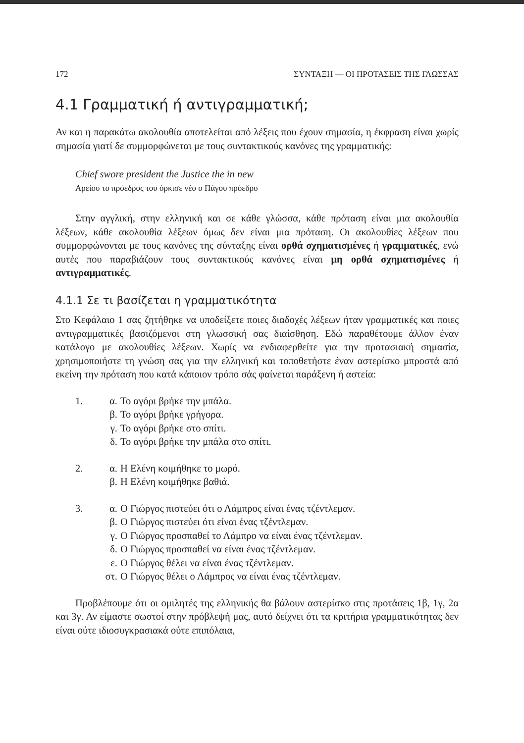172 ΣΥΝΤΑΞΗ — ΟΙ ΠΡΟΤΑΣΕΙΣ ΤΗΣ ΓΛΩΣΣΑΣ
4.1 Γραμματική ή αντιγραμματική;
Αν και η παρακάτω ακολουθία αποτελείται από λέξεις που έχουν σημασία, η έκφραση είναι χωρίς σημασία γιατί δε συμμορφώνεται με τους συντακτικούς κανόνες της γραμματικής:
Chief swore president the Justice the in new
Αρείου το πρόεδρος του όρκισε νέο ο Πάγου πρόεδρο
Στην αγγλική, στην ελληνική και σε κάθε γλώσσα, κάθε πρόταση είναι μια ακολουθία λέξεων, κάθε ακολουθία λέξεων όμως δεν είναι μια πρόταση. Οι ακολουθίες λέξεων που συμμορφώνονται με τους κανόνες της σύνταξης είναι ορθά σχηματισμένες ή γραμματικές, ενώ αυτές που παραβιάζουν τους συντακτικούς κανόνες είναι μη ορθά σχηματισμένες ή αντιγραμματικές.
4.1.1 Σε τι βασίζεται η γραμματικότητα
Στο Κεφάλαιο 1 σας ζητήθηκε να υποδείξετε ποιες διαδοχές λέξεων ήταν γραμματικές και ποιες αντιγραμματικές βασιζόμενοι στη γλωσσική σας διαίσθηση. Εδώ παραθέτουμε άλλον έναν κατάλογο με ακολουθίες λέξεων. Χωρίς να ενδιαφερθείτε για την προτασιακή σημασία, χρησιμοποιήστε τη γνώση σας για την ελληνική και τοποθετήστε έναν αστερίσκο μπροστά από εκείνη την πρόταση που κατά κάποιον τρόπο σάς φαίνεται παράξενη ή αστεία:
1. α. Το αγόρι βρήκε την μπάλα.
β. Το αγόρι βρήκε γρήγορα.
γ. Το αγόρι βρήκε στο σπίτι.
δ. Το αγόρι βρήκε την μπάλα στο σπίτι.
2. α. Η Ελένη κοιμήθηκε το μωρό.
β. Η Ελένη κοιμήθηκε βαθιά.
3. α. Ο Γιώργος πιστεύει ότι ο Λάμπρος είναι ένας τζέντλεμαν.
β. Ο Γιώργος πιστεύει ότι είναι ένας τζέντλεμαν.
γ. Ο Γιώργος προσπαθεί το Λάμπρο να είναι ένας τζέντλεμαν.
δ. Ο Γιώργος προσπαθεί να είναι ένας τζέντλεμαν.
ε. Ο Γιώργος θέλει να είναι ένας τζέντλεμαν.
στ. Ο Γιώργος θέλει ο Λάμπρος να είναι ένας τζέντλεμαν.
Προβλέπουμε ότι οι ομιλητές της ελληνικής θα βάλουν αστερίσκο στις προτάσεις 1β, 1γ, 2α και 3γ. Αν είμαστε σωστοί στην πρόβλεψή μας, αυτό δείχνει ότι τα κριτήρια γραμματικότητας δεν είναι ούτε ιδιοσυγκρασιακά ούτε επιπόλαια,